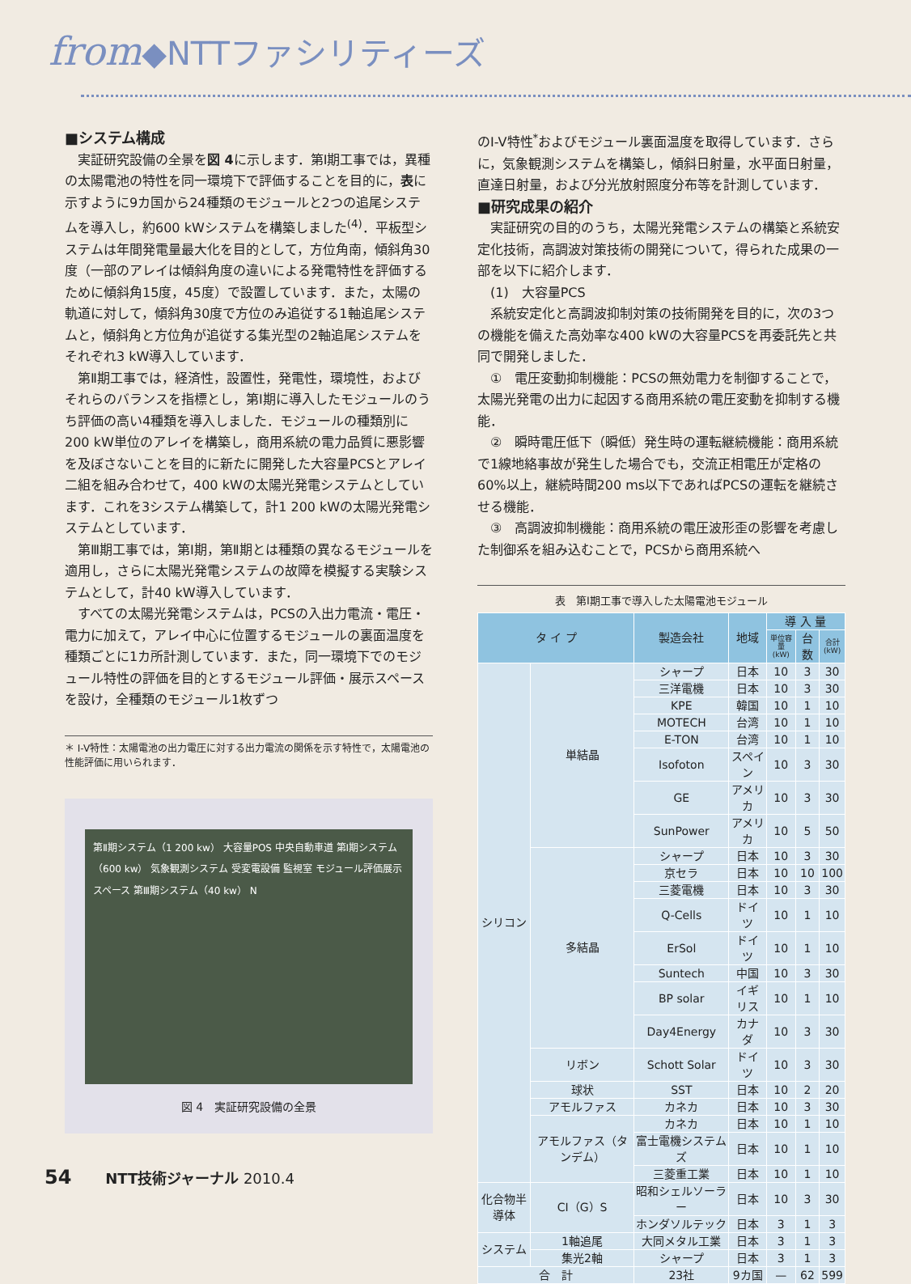from◆NTTファシリティーズ
■システム構成
実証研究設備の全景を図 4に示します．第Ⅰ期工事では，異種の太陽電池の特性を同一環境下で評価することを目的に，表に示すように9カ国から24種類のモジュールと2つの追尾システムを導入し，約600 kWシステムを構築しました<sup>(4)</sup>．平板型システムは年間発電量最大化を目的として，方位角南，傾斜角30度（一部のアレイは傾斜角度の違いによる発電特性を評価するために傾斜角15度，45度）で設置しています．また，太陽の軌道に対して，傾斜角30度で方位のみ追従する1軸追尾システムと，傾斜角と方位角が追従する集光型の2軸追尾システムをそれぞれ3 kW導入しています．
第Ⅱ期工事では，経済性，設置性，発電性，環境性，およびそれらのバランスを指標とし，第Ⅰ期に導入したモジュールのうち評価の高い4種類を導入しました．モジュールの種類別に200 kW単位のアレイを構築し，商用系統の電力品質に悪影響を及ぼさないことを目的に新たに開発した大容量PCSとアレイ二組を組み合わせて，400 kWの太陽光発電システムとしています．これを3システム構築して，計1 200 kWの太陽光発電システムとしています．
第Ⅲ期工事では，第Ⅰ期，第Ⅱ期とは種類の異なるモジュールを適用し，さらに太陽光発電システムの故障を模擬する実験システムとして，計40 kW導入しています．
すべての太陽光発電システムは，PCSの入出力電流・電圧・電力に加えて，アレイ中心に位置するモジュールの裏面温度を種類ごとに1カ所計測しています．また，同一環境下でのモジュール特性の評価を目的とするモジュール評価・展示スペースを設け，全種類のモジュール1枚ずつ
＊ I-V特性：太陽電池の出力電圧に対する出力電流の関係を示す特性で，太陽電池の性能評価に用いられます．
第Ⅱ期システム（1 200 kw） 大容量POS 中央自動車道 第Ⅰ期システム（600 kw） 気象観測システム 受変電設備 監視室 モジュール評価展示スペース 第Ⅲ期システム（40 kw） N
図 4　実証研究設備の全景
のI-V特性<sup>*</sup>およびモジュール裏面温度を取得しています．さらに，気象観測システムを構築し，傾斜日射量，水平面日射量，直達日射量，および分光放射照度分布等を計測しています．
■研究成果の紹介
実証研究の目的のうち，太陽光発電システムの構築と系統安定化技術，高調波対策技術の開発について，得られた成果の一部を以下に紹介します．
(1)　大容量PCS
系統安定化と高調波抑制対策の技術開発を目的に，次の3つの機能を備えた高効率な400 kWの大容量PCSを再委託先と共同で開発しました．
①　電圧変動抑制機能：PCSの無効電力を制御することで，太陽光発電の出力に起因する商用系統の電圧変動を抑制する機能．
②　瞬時電圧低下（瞬低）発生時の運転継続機能：商用系統で1線地絡事故が発生した場合でも，交流正相電圧が定格の60%以上，継続時間200 ms以下であればPCSの運転を継続させる機能．
③　高調波抑制機能：商用系統の電圧波形歪の影響を考慮した制御系を組み込むことで，PCSから商用系統へ
表　第Ⅰ期工事で導入した太陽電池モジュール
| タ イ プ | | 製造会社 | 地域 | 導 入 量 | | |
| --- | --- | --- | --- | --- | --- | --- |
| | | | | 単位容量 (kW) | 台数 | 合計 (kW) |
| シリコン | 単結晶 | シャープ | 日本 | 10 | 3 | 30 |
| | | 三洋電機 | 日本 | 10 | 3 | 30 |
| | | KPE | 韓国 | 10 | 1 | 10 |
| | | MOTECH | 台湾 | 10 | 1 | 10 |
| | | E-TON | 台湾 | 10 | 1 | 10 |
| | | Isofoton | スペイン | 10 | 3 | 30 |
| | | GE | アメリカ | 10 | 3 | 30 |
| | | SunPower | アメリカ | 10 | 5 | 50 |
| | 多結晶 | シャープ | 日本 | 10 | 3 | 30 |
| | | 京セラ | 日本 | 10 | 10 | 100 |
| | | 三菱電機 | 日本 | 10 | 3 | 30 |
| | | Q-Cells | ドイツ | 10 | 1 | 10 |
| | | ErSol | ドイツ | 10 | 1 | 10 |
| | | Suntech | 中国 | 10 | 3 | 30 |
| | | BP solar | イギリス | 10 | 1 | 10 |
| | | Day4Energy | カナダ | 10 | 3 | 30 |
| | リボン | Schott Solar | ドイツ | 10 | 3 | 30 |
| | 球状 | SST | 日本 | 10 | 2 | 20 |
| | アモルファス | カネカ | 日本 | 10 | 3 | 30 |
| | アモルファス（タンデム） | カネカ | 日本 | 10 | 1 | 10 |
| | | 富士電機システムズ | 日本 | 10 | 1 | 10 |
| | | 三菱重工業 | 日本 | 10 | 1 | 10 |
| 化合物半導体 | CI（G）S | 昭和シェルソーラー | 日本 | 10 | 3 | 30 |
| | | ホンダソルテック | 日本 | 3 | 1 | 3 |
| システム | 1軸追尾 | 大同メタル工業 | 日本 | 3 | 1 | 3 |
| | 集光2軸 | シャープ | 日本 | 3 | 1 | 3 |
| 合 計 | | 23社 | 9カ国 | — | 62 | 599 |
54　　 NTT技術ジャーナル 2010.4